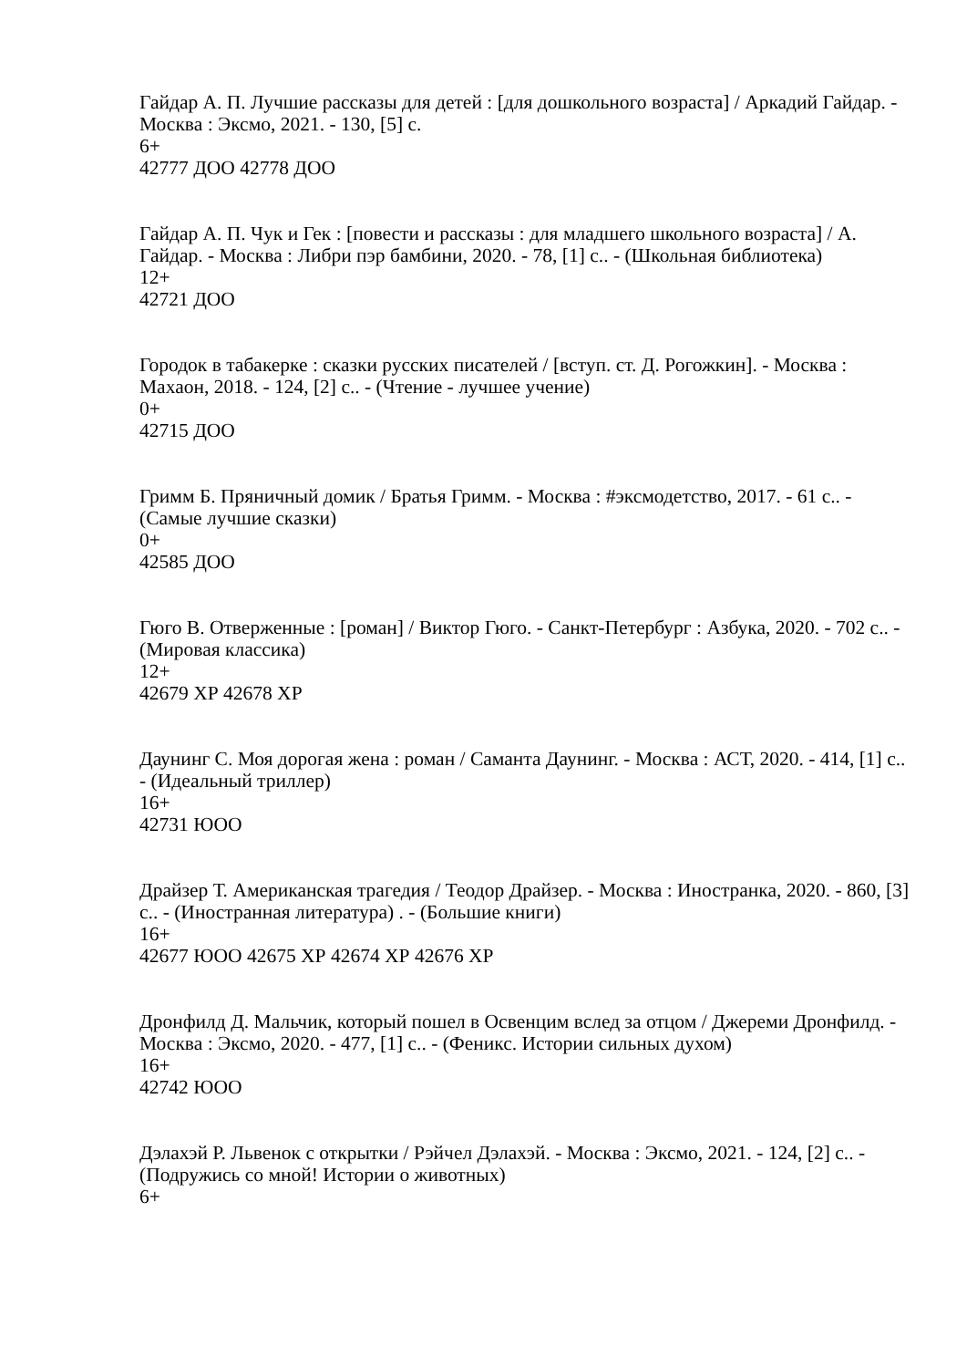Гайдар А. П. Лучшие рассказы для детей : [для дошкольного возраста] / Аркадий Гайдар. - Москва : Эксмо, 2021. - 130, [5] с.
6+
42777 ДОО 42778 ДОО
Гайдар А. П. Чук и Гек : [повести и рассказы : для младшего школьного возраста] / А. Гайдар. - Москва : Либри пэр бамбини, 2020. - 78, [1] с.. - (Школьная библиотека)
12+
42721 ДОО
Городок в табакерке : сказки русских писателей / [вступ. ст. Д. Рогожкин]. - Москва : Махаон, 2018. - 124, [2] с.. - (Чтение - лучшее учение)
0+
42715 ДОО
Гримм Б. Пряничный домик / Братья Гримм. - Москва : #эксмодетство, 2017. - 61 с.. - (Самые лучшие сказки)
0+
42585 ДОО
Гюго В. Отверженные : [роман] / Виктор Гюго. - Санкт-Петербург : Азбука, 2020. - 702 с.. - (Мировая классика)
12+
42679 ХР 42678 ХР
Даунинг С. Моя дорогая жена : роман / Саманта Даунинг. - Москва : АСТ, 2020. - 414, [1] с.. - (Идеальный триллер)
16+
42731 ЮОО
Драйзер Т. Американская трагедия / Теодор Драйзер. - Москва : Иностранка, 2020. - 860, [3] с.. - (Иностранная литература) . - (Большие книги)
16+
42677 ЮОО 42675 ХР 42674 ХР 42676 ХР
Дронфилд Д. Мальчик, который пошел в Освенцим вслед за отцом / Джереми Дронфилд. - Москва : Эксмо, 2020. - 477, [1] с.. - (Феникс. Истории сильных духом)
16+
42742 ЮОО
Дэлахэй Р. Львенок с открытки / Рэйчел Дэлахэй. - Москва : Эксмо, 2021. - 124, [2] с.. - (Подружись со мной! Истории о животных)
6+